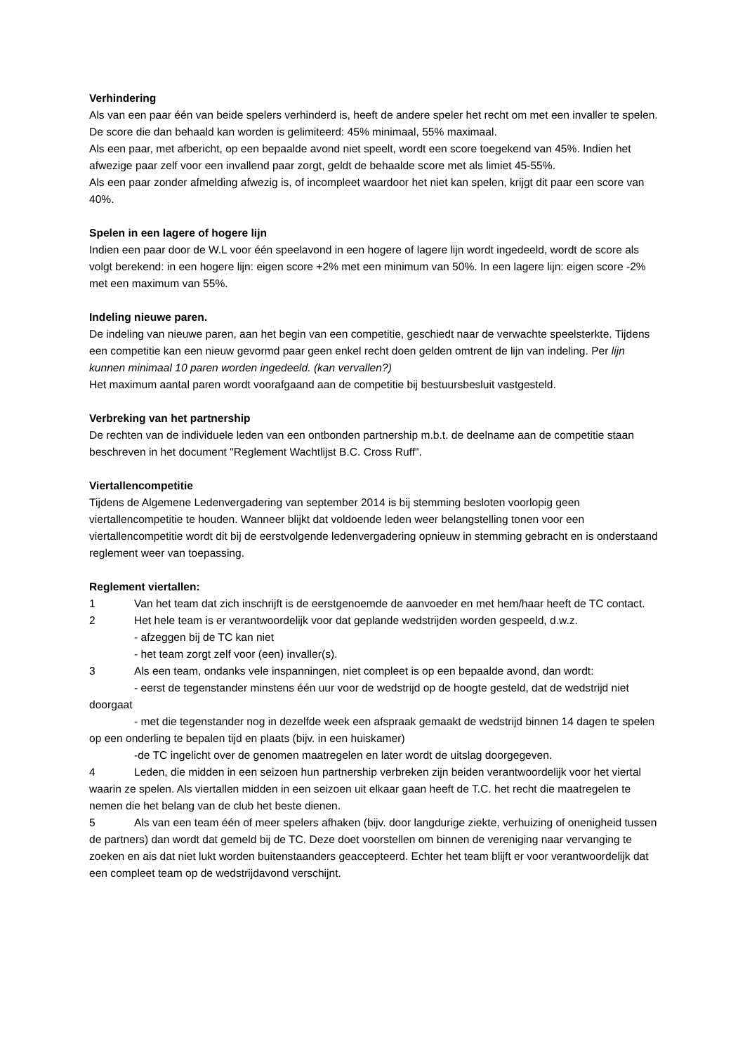Verhindering
Als van een paar één van beide spelers verhinderd is, heeft de andere speler het recht om met een invaller te spelen. De score die dan behaald kan worden is gelimiteerd: 45% minimaal, 55% maximaal.
Als een paar, met afbericht, op een bepaalde avond niet speelt, wordt een score toegekend van 45%. Indien het afwezige paar zelf voor een invallend paar zorgt, geldt de behaalde score met als limiet 45-55%.
Als een paar zonder afmelding afwezig is, of incompleet waardoor het niet kan spelen, krijgt dit paar een score van 40%.
Spelen in een lagere of hogere lijn
Indien een paar door de W.L voor één speelavond in een hogere of lagere lijn wordt ingedeeld, wordt de score als volgt berekend: in een hogere lijn: eigen score +2% met een minimum van 50%. In een lagere lijn: eigen score -2% met een maximum van 55%.
Indeling nieuwe paren.
De indeling van nieuwe paren, aan het begin van een competitie, geschiedt naar de verwachte speelsterkte. Tijdens een competitie kan een nieuw gevormd paar geen enkel recht doen gelden omtrent de lijn van indeling. Per lijn kunnen minimaal 10 paren worden ingedeeld. (kan vervallen?)
Het maximum aantal paren wordt voorafgaand aan de competitie bij bestuursbesluit vastgesteld.
Verbreking van het partnership
De rechten van de individuele leden van een ontbonden partnership m.b.t. de deelname aan de competitie staan beschreven in het document "Reglement Wachtlijst B.C. Cross Ruff".
Viertallencompetitie
Tijdens de Algemene Ledenvergadering van september 2014 is bij stemming besloten voorlopig geen viertallencompetitie te houden. Wanneer blijkt dat voldoende leden weer belangstelling tonen voor een viertallencompetitie wordt dit bij de eerstvolgende ledenvergadering opnieuw in stemming gebracht en is onderstaand reglement weer van toepassing.
Reglement viertallen:
1 Van het team dat zich inschrijft is de eerstgenoemde de aanvoeder en met hem/haar heeft de TC contact.
2 Het hele team is er verantwoordelijk voor dat geplande wedstrijden worden gespeeld, d.w.z.
- afzeggen bij de TC kan niet
- het team zorgt zelf voor (een) invaller(s).
3 Als een team, ondanks vele inspanningen, niet compleet is op een bepaalde avond, dan wordt:
- eerst de tegenstander minstens één uur voor de wedstrijd op de hoogte gesteld, dat de wedstrijd niet doorgaat
- met die tegenstander nog in dezelfde week een afspraak gemaakt de wedstrijd binnen 14 dagen te spelen op een onderling te bepalen tijd en plaats (bijv. in een huiskamer)
-de TC ingelicht over de genomen maatregelen en later wordt de uitslag doorgegeven.
4 Leden, die midden in een seizoen hun partnership verbreken zijn beiden verantwoordelijk voor het viertal waarin ze spelen. Als viertallen midden in een seizoen uit elkaar gaan heeft de T.C. het recht die maatregelen te nemen die het belang van de club het beste dienen.
5 Als van een team één of meer spelers afhaken (bijv. door langdurige ziekte, verhuizing of onenigheid tussen de partners) dan wordt dat gemeld bij de TC. Deze doet voorstellen om binnen de vereniging naar vervanging te zoeken en ais dat niet lukt worden buitenstaanders geaccepteerd. Echter het team blijft er voor verantwoordelijk dat een compleet team op de wedstrijdavond verschijnt.